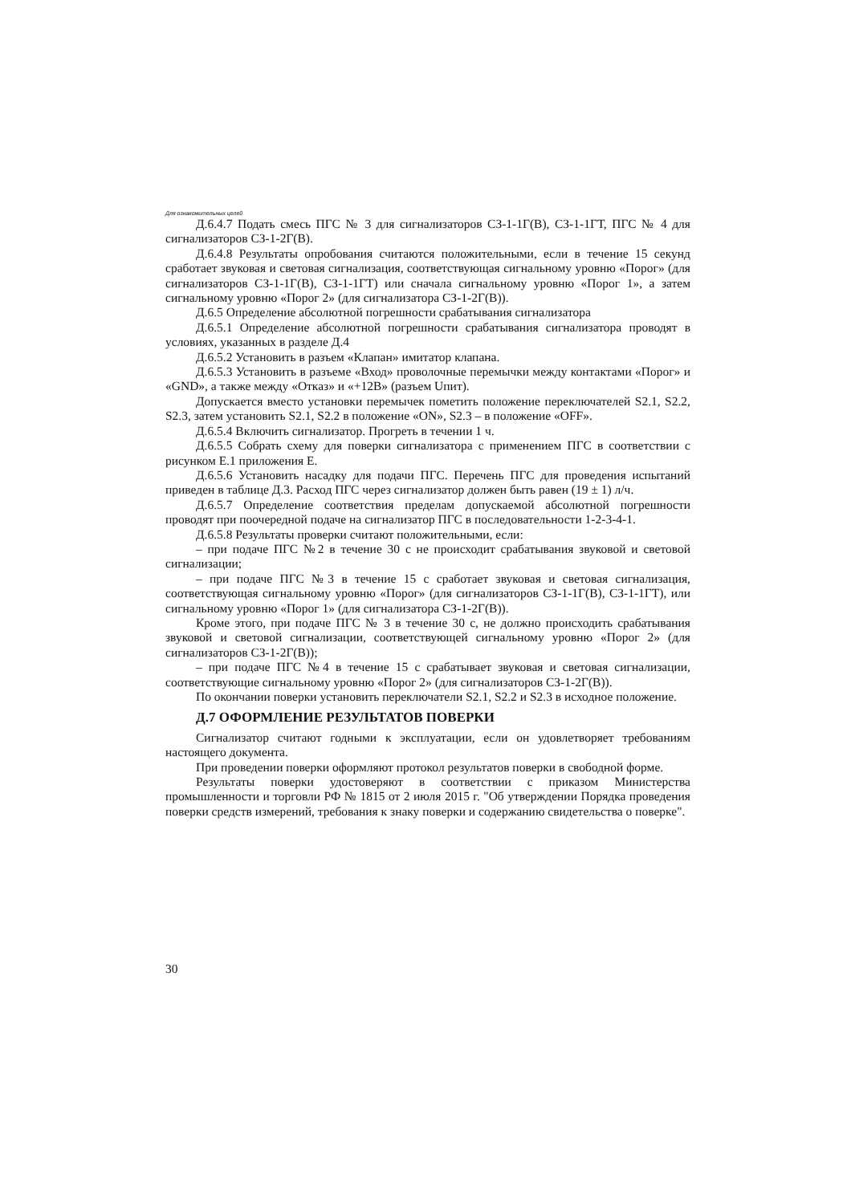Для ознакомительных целей
Д.6.4.7 Подать смесь ПГС № 3 для сигнализаторов СЗ-1-1Г(В), СЗ-1-1ГТ, ПГС № 4 для сигнализаторов СЗ-1-2Г(В).
Д.6.4.8 Результаты опробования считаются положительными, если в течение 15 секунд сработает звуковая и световая сигнализация, соответствующая сигнальному уровню «Порог» (для сигнализаторов СЗ-1-1Г(В), СЗ-1-1ГТ) или сначала сигнальному уровню «Порог 1», а затем сигнальному уровню «Порог 2» (для сигнализатора СЗ-1-2Г(В)).
Д.6.5 Определение абсолютной погрешности срабатывания сигнализатора
Д.6.5.1 Определение абсолютной погрешности срабатывания сигнализатора проводят в условиях, указанных в разделе Д.4
Д.6.5.2 Установить в разъем «Клапан» имитатор клапана.
Д.6.5.3 Установить в разъеме «Вход» проволочные перемычки между контактами «Порог» и «GND», а также между «Отказ» и «+12В» (разъем Uпит).
Допускается вместо установки перемычек пометить положение переключателей S2.1, S2.2, S2.3, затем установить S2.1, S2.2 в положение «ON», S2.3 – в положение «OFF».
Д.6.5.4 Включить сигнализатор. Прогреть в течении 1 ч.
Д.6.5.5 Собрать схему для поверки сигнализатора с применением ПГС в соответствии с рисунком Е.1 приложения Е.
Д.6.5.6 Установить насадку для подачи ПГС. Перечень ПГС для проведения испытаний приведен в таблице Д.3. Расход ПГС через сигнализатор должен быть равен (19 ± 1) л/ч.
Д.6.5.7 Определение соответствия пределам допускаемой абсолютной погрешности проводят при поочередной подаче на сигнализатор ПГС в последовательности 1-2-3-4-1.
Д.6.5.8 Результаты проверки считают положительными, если:
– при подаче ПГС №2 в течение 30 с не происходит срабатывания звуковой и световой сигнализации;
– при подаче ПГС №3 в течение 15 с сработает звуковая и световая сигнализация, соответствующая сигнальному уровню «Порог» (для сигнализаторов СЗ-1-1Г(В), СЗ-1-1ГТ), или сигнальному уровню «Порог 1» (для сигнализатора СЗ-1-2Г(В)).
Кроме этого, при подаче ПГС № 3 в течение 30 с, не должно происходить срабатывания звуковой и световой сигнализации, соответствующей сигнальному уровню «Порог 2» (для сигнализаторов СЗ-1-2Г(В));
– при подаче ПГС №4 в течение 15 с срабатывает звуковая и световая сигнализации, соответствующие сигнальному уровню «Порог 2» (для сигнализаторов СЗ-1-2Г(В)).
По окончании поверки установить переключатели S2.1, S2.2 и S2.3 в исходное положение.
Д.7 ОФОРМЛЕНИЕ РЕЗУЛЬТАТОВ ПОВЕРКИ
Сигнализатор считают годными к эксплуатации, если он удовлетворяет требованиям настоящего документа.
При проведении поверки оформляют протокол результатов поверки в свободной форме.
Результаты поверки удостоверяют в соответствии с приказом Министерства промышленности и торговли РФ № 1815 от 2 июля 2015 г. "Об утверждении Порядка проведения поверки средств измерений, требования к знаку поверки и содержанию свидетельства о поверке".
30